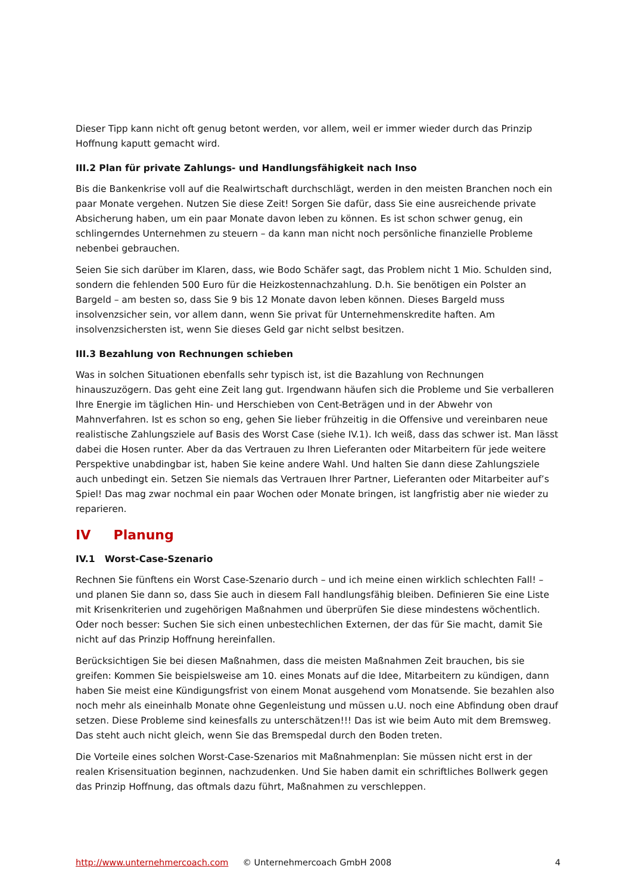Dieser Tipp kann nicht oft genug betont werden, vor allem, weil er immer wieder durch das Prinzip Hoffnung kaputt gemacht wird.
III.2 Plan für private Zahlungs- und Handlungsfähigkeit nach Inso
Bis die Bankenkrise voll auf die Realwirtschaft durchschlägt, werden in den meisten Branchen noch ein paar Monate vergehen. Nutzen Sie diese Zeit! Sorgen Sie dafür, dass Sie eine ausreichende private Absicherung haben, um ein paar Monate davon leben zu können. Es ist schon schwer genug, ein schlingerndes Unternehmen zu steuern – da kann man nicht noch persönliche finanzielle Probleme nebenbei gebrauchen.
Seien Sie sich darüber im Klaren, dass, wie Bodo Schäfer sagt, das Problem nicht 1 Mio. Schulden sind, sondern die fehlenden 500 Euro für die Heizkostennachzahlung. D.h. Sie benötigen ein Polster an Bargeld – am besten so, dass Sie 9 bis 12 Monate davon leben können. Dieses Bargeld muss insolvenzsicher sein, vor allem dann, wenn Sie privat für Unternehmenskredite haften. Am insolvenzsichersten ist, wenn Sie dieses Geld gar nicht selbst besitzen.
III.3 Bezahlung von Rechnungen schieben
Was in solchen Situationen ebenfalls sehr typisch ist, ist die Bazahlung von Rechnungen hinauszuzögern. Das geht eine Zeit lang gut. Irgendwann häufen sich die Probleme und Sie verballeren Ihre Energie im täglichen Hin- und Herschieben von Cent-Beträgen und in der Abwehr von Mahnverfahren. Ist es schon so eng, gehen Sie lieber frühzeitig in die Offensive und vereinbaren neue realistische Zahlungsziele auf Basis des Worst Case (siehe IV.1). Ich weiß, dass das schwer ist. Man lässt dabei die Hosen runter. Aber da das Vertrauen zu Ihren Lieferanten oder Mitarbeitern für jede weitere Perspektive unabdingbar ist, haben Sie keine andere Wahl. Und halten Sie dann diese Zahlungsziele auch unbedingt ein. Setzen Sie niemals das Vertrauen Ihrer Partner, Lieferanten oder Mitarbeiter auf’s Spiel! Das mag zwar nochmal ein paar Wochen oder Monate bringen, ist langfristig aber nie wieder zu reparieren.
IV Planung
IV.1 Worst-Case-Szenario
Rechnen Sie fünftens ein Worst Case-Szenario durch – und ich meine einen wirklich schlechten Fall! – und planen Sie dann so, dass Sie auch in diesem Fall handlungsfähig bleiben. Definieren Sie eine Liste mit Krisenkriterien und zugehörigen Maßnahmen und überprüfen Sie diese mindestens wöchentlich. Oder noch besser: Suchen Sie sich einen unbestechlichen Externen, der das für Sie macht, damit Sie nicht auf das Prinzip Hoffnung hereinfallen.
Berücksichtigen Sie bei diesen Maßnahmen, dass die meisten Maßnahmen Zeit brauchen, bis sie greifen: Kommen Sie beispielsweise am 10. eines Monats auf die Idee, Mitarbeitern zu kündigen, dann haben Sie meist eine Kündigungsfrist von einem Monat ausgehend vom Monatsende. Sie bezahlen also noch mehr als eineinhalb Monate ohne Gegenleistung und müssen u.U. noch eine Abfindung oben drauf setzen. Diese Probleme sind keinesfalls zu unterschätzen!!! Das ist wie beim Auto mit dem Bremsweg. Das steht auch nicht gleich, wenn Sie das Bremspedal durch den Boden treten.
Die Vorteile eines solchen Worst-Case-Szenarios mit Maßnahmenplan: Sie müssen nicht erst in der realen Krisensituation beginnen, nachzudenken. Und Sie haben damit ein schriftliches Bollwerk gegen das Prinzip Hoffnung, das oftmals dazu führt, Maßnahmen zu verschleppen.
http://www.unternehmercoach.com © Unternehmercoach GmbH 2008 4